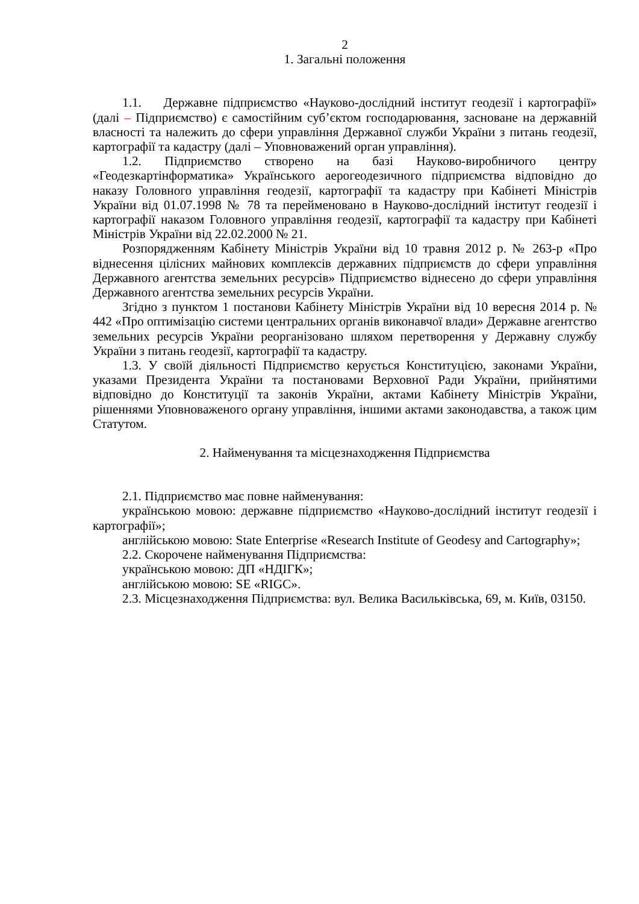2
1. Загальні положення
1.1. Державне підприємство «Науково-дослідний інститут геодезії і картографії» (далі – Підприємство) є самостійним суб’єктом господарювання, засноване на державній власності та належить до сфери управління Державної служби України з питань геодезії, картографії та кадастру (далі – Уповноважений орган управління).
1.2. Підприємство створено на базі Науково-виробничого центру «Геодезкартінформатика» Українського аерогеодезичного підприємства відповідно до наказу Головного управління геодезії, картографії та кадастру при Кабінеті Міністрів України від 01.07.1998 № 78 та перейменовано в Науково-дослідний інститут геодезії і картографії наказом Головного управління геодезії, картографії та кадастру при Кабінеті Міністрів України від 22.02.2000 № 21.
Розпорядженням Кабінету Міністрів України від 10 травня 2012 р. № 263-р «Про віднесення цілісних майнових комплексів державних підприємств до сфери управління Державного агентства земельних ресурсів» Підприємство віднесено до сфери управління Державного агентства земельних ресурсів України.
Згідно з пунктом 1 постанови Кабінету Міністрів України від 10 вересня 2014 р. № 442 «Про оптимізацію системи центральних органів виконавчої влади» Державне агентство земельних ресурсів України реорганізовано шляхом перетворення у Державну службу України з питань геодезії, картографії та кадастру.
1.3. У своїй діяльності Підприємство керується Конституцією, законами України, указами Президента України та постановами Верховної Ради України, прийнятими відповідно до Конституції та законів України, актами Кабінету Міністрів України, рішеннями Уповноваженого органу управління, іншими актами законодавства, а також цим Статутом.
2. Найменування та місцезнаходження Підприємства
2.1. Підприємство має повне найменування:
українською мовою: державне підприємство «Науково-дослідний інститут геодезії і картографії»;
англійською мовою: State Enterprise «Research Institute of Geodesy and Cartography»;
2.2. Скорочене найменування Підприємства:
українською мовою: ДП «НДІГК»;
англійською мовою: SE «RIGC».
2.3. Місцезнаходження Підприємства: вул. Велика Васильківська, 69, м. Київ, 03150.